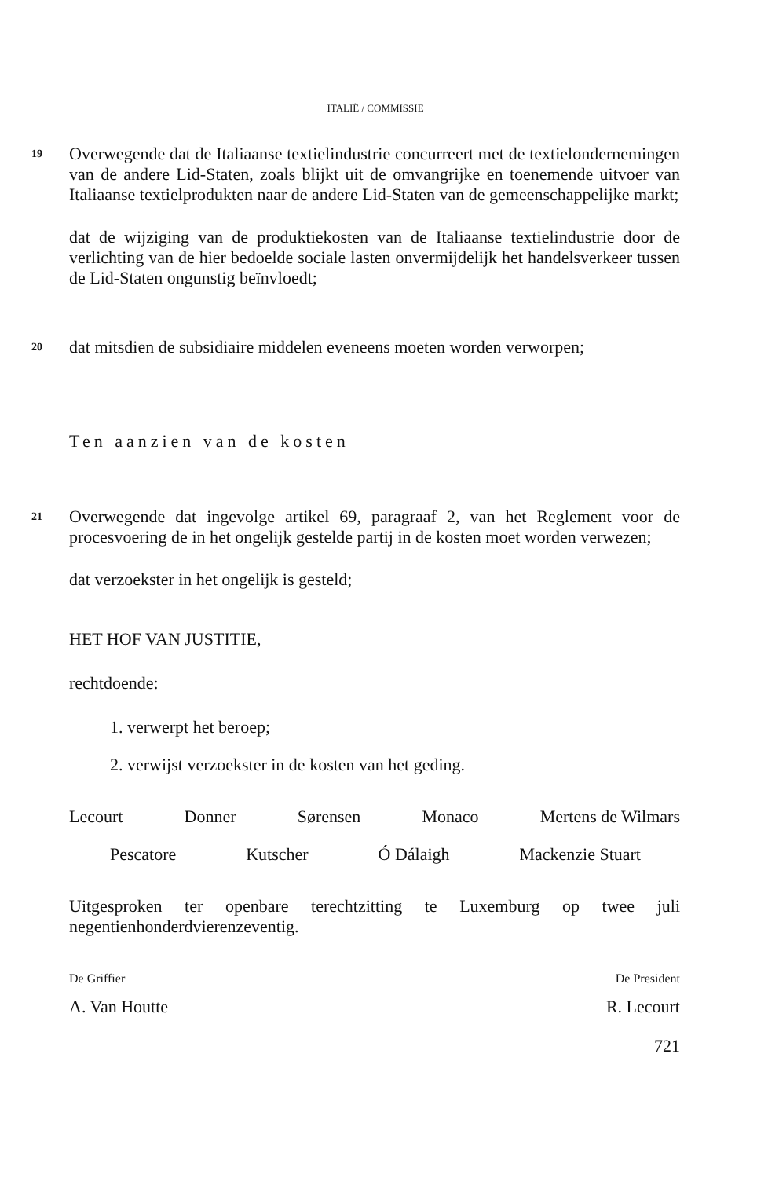ITALIË / COMMISSIE
19
Overwegende dat de Italiaanse textielindustrie concurreert met de textielondernemingen van de andere Lid-Staten, zoals blijkt uit de omvangrijke en toenemende uitvoer van Italiaanse textielprodukten naar de andere Lid-Staten van de gemeenschappelijke markt;
dat de wijziging van de produktiekosten van de Italiaanse textielindustrie door de verlichting van de hier bedoelde sociale lasten onvermijdelijk het handelsverkeer tussen de Lid-Staten ongunstig beïnvloedt;
20
dat mitsdien de subsidiaire middelen eveneens moeten worden verworpen;
Ten aanzien van de kosten
21
Overwegende dat ingevolge artikel 69, paragraaf 2, van het Reglement voor de procesvoering de in het ongelijk gestelde partij in de kosten moet worden verwezen;
dat verzoekster in het ongelijk is gesteld;
HET HOF VAN JUSTITIE,
rechtdoende:
1. verwerpt het beroep;
2. verwijst verzoekster in de kosten van het geding.
Lecourt Donner Sørensen Monaco Mertens de Wilmars
Pescatore Kutscher Ó Dálaigh Mackenzie Stuart
Uitgesproken ter openbare terechtzitting te Luxemburg op twee juli negentienhonderdvierenzeventig.
De Griffier De President
A. Van Houtte R. Lecourt
721